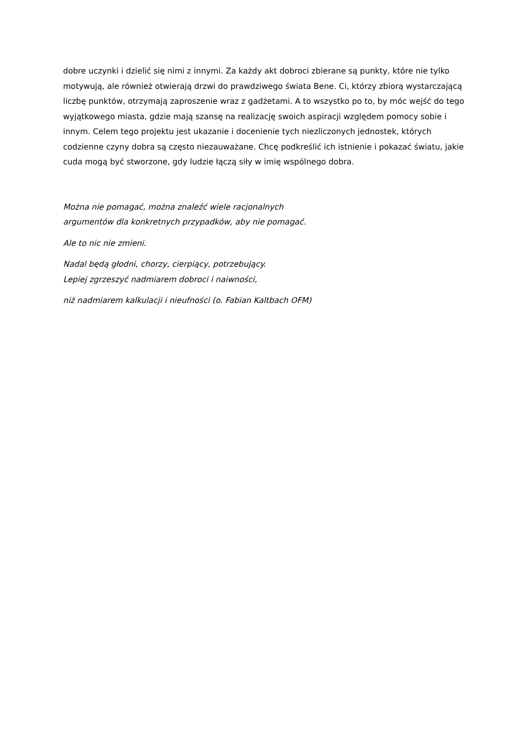dobre uczynki i dzielić się nimi z innymi. Za każdy akt dobroci zbierane są punkty, które nie tylko motywują, ale również otwierają drzwi do prawdziwego świata Bene. Ci, którzy zbiorą wystarczającą liczbę punktów, otrzymają zaproszenie wraz z gadżetami. A to wszystko po to, by móc wejść do tego wyjątkowego miasta, gdzie mają szansę na realizację swoich aspiracji względem pomocy sobie i innym. Celem tego projektu jest ukazanie i docenienie tych niezliczonych jednostek, których codzienne czyny dobra są często niezauważane. Chcę podkreślić ich istnienie i pokazać światu, jakie cuda mogą być stworzone, gdy ludzie łączą siły w imię wspólnego dobra.
Można nie pomagać, można znaleźć wiele racjonalnych
argumentów dla konkretnych przypadków, aby nie pomagać.
Ale to nic nie zmieni.
Nadal będą głodni, chorzy, cierpiący, potrzebujący.
Lepiej zgrzeszyć nadmiarem dobroci i naiwności,
niż nadmiarem kalkulacji i nieufności (o. Fabian Kaltbach OFM)